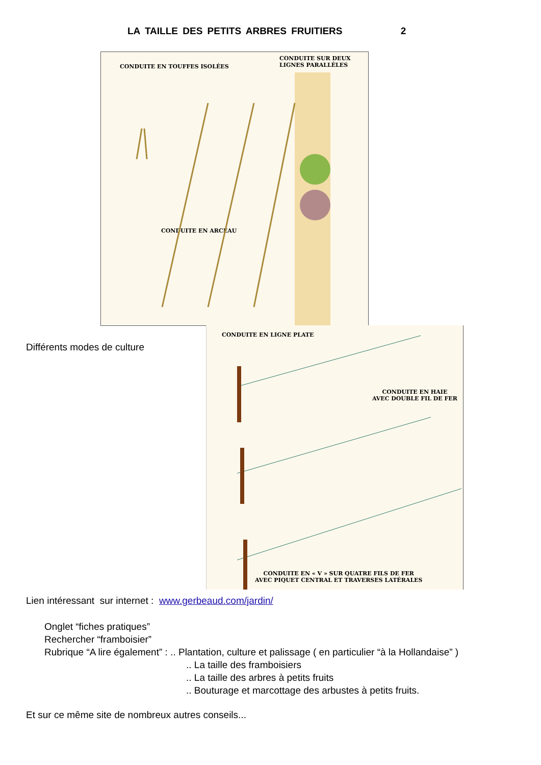LA TAILLE DES PETITS ARBRES FRUITIERS 2
CONDUITE EN TOUFFES ISOLÉES
CONDUITE SUR DEUX
LIGNES PARALLÈLES
CONDUITE EN ARCEAU
CONDUITE EN LIGNE PLATE
CONDUITE EN HAIE
AVEC DOUBLE FIL DE FER
CONDUITE EN « V » SUR QUATRE FILS DE FER
AVEC PIQUET CENTRAL ET TRAVERSES LATÉRALES
Différents modes de culture
Lien intéressant sur internet : www.gerbeaud.com/jardin/
Onglet “fiches pratiques”
Rechercher “framboisier”
Rubrique “A lire également” : .. Plantation, culture et palissage ( en particulier “à la Hollandaise” )
.. La taille des framboisiers
.. La taille des arbres à petits fruits
.. Bouturage et marcottage des arbustes à petits fruits.
Et sur ce même site de nombreux autres conseils...